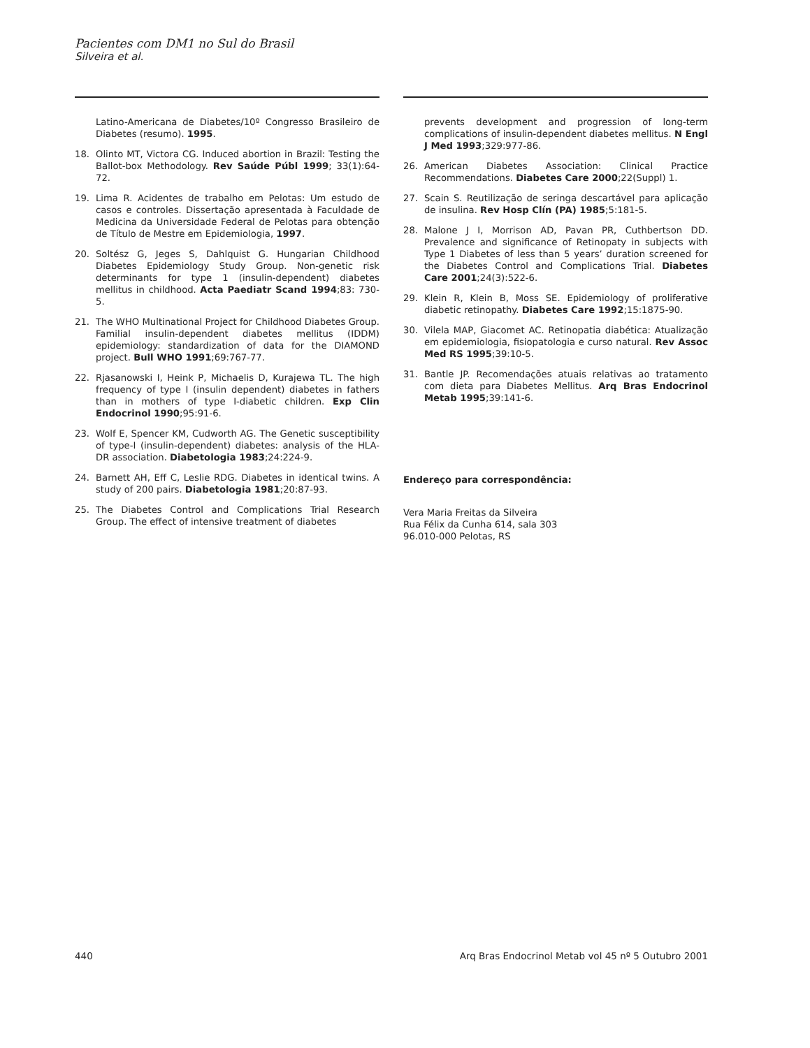Pacientes com DM1 no Sul do Brasil
Silveira et al.
Latino-Americana de Diabetes/10º Congresso Brasileiro de Diabetes (resumo). 1995.
18. Olinto MT, Victora CG. Induced abortion in Brazil: Testing the Ballot-box Methodology. Rev Saúde Públ 1999; 33(1):64-72.
19. Lima R. Acidentes de trabalho em Pelotas: Um estudo de casos e controles. Dissertação apresentada à Faculdade de Medicina da Universidade Federal de Pelotas para obtenção de Título de Mestre em Epidemiologia, 1997.
20. Soltész G, Jeges S, Dahlquist G. Hungarian Childhood Diabetes Epidemiology Study Group. Non-genetic risk determinants for type 1 (insulin-dependent) diabetes mellitus in childhood. Acta Paediatr Scand 1994;83: 730-5.
21. The WHO Multinational Project for Childhood Diabetes Group. Familial insulin-dependent diabetes mellitus (IDDM) epidemiology: standardization of data for the DIAMOND project. Bull WHO 1991;69:767-77.
22. Rjasanowski I, Heink P, Michaelis D, Kurajewa TL. The high frequency of type I (insulin dependent) diabetes in fathers than in mothers of type I-diabetic children. Exp Clin Endocrinol 1990;95:91-6.
23. Wolf E, Spencer KM, Cudworth AG. The Genetic susceptibility of type-I (insulin-dependent) diabetes: analysis of the HLA-DR association. Diabetologia 1983;24:224-9.
24. Barnett AH, Eff C, Leslie RDG. Diabetes in identical twins. A study of 200 pairs. Diabetologia 1981;20:87-93.
25. The Diabetes Control and Complications Trial Research Group. The effect of intensive treatment of diabetes
prevents development and progression of long-term complications of insulin-dependent diabetes mellitus. N Engl J Med 1993;329:977-86.
26. American Diabetes Association: Clinical Practice Recommendations. Diabetes Care 2000;22(Suppl) 1.
27. Scain S. Reutilização de seringa descartável para aplicação de insulina. Rev Hosp Clín (PA) 1985;5:181-5.
28. Malone J I, Morrison AD, Pavan PR, Cuthbertson DD. Prevalence and significance of Retinopaty in subjects with Type 1 Diabetes of less than 5 years’ duration screened for the Diabetes Control and Complications Trial. Diabetes Care 2001;24(3):522-6.
29. Klein R, Klein B, Moss SE. Epidemiology of proliferative diabetic retinopathy. Diabetes Care 1992;15:1875-90.
30. Vilela MAP, Giacomet AC. Retinopatia diabética: Atualização em epidemiologia, fisiopatologia e curso natural. Rev Assoc Med RS 1995;39:10-5.
31. Bantle JP. Recomendações atuais relativas ao tratamento com dieta para Diabetes Mellitus. Arq Bras Endocrinol Metab 1995;39:141-6.
Endereço para correspondência:
Vera Maria Freitas da Silveira
Rua Félix da Cunha 614, sala 303
96.010-000 Pelotas, RS
440 Arq Bras Endocrinol Metab vol 45 nº 5 Outubro 2001